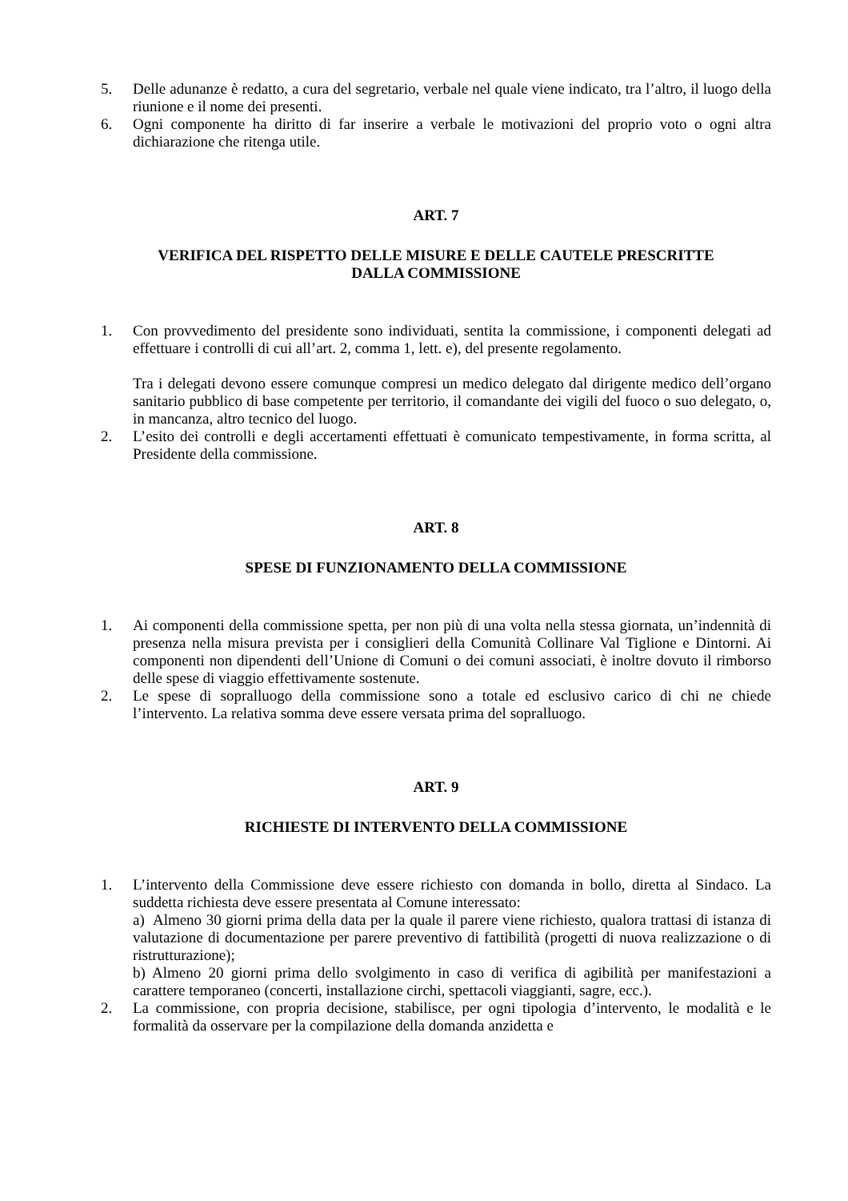5. Delle adunanze è redatto, a cura del segretario, verbale nel quale viene indicato, tra l’altro, il luogo della riunione e il nome dei presenti.
6. Ogni componente ha diritto di far inserire a verbale le motivazioni del proprio voto o ogni altra dichiarazione che ritenga utile.
ART. 7
VERIFICA DEL RISPETTO DELLE MISURE E DELLE CAUTELE PRESCRITTE
DALLA COMMISSIONE
1. Con provvedimento del presidente sono individuati, sentita la commissione, i componenti delegati ad effettuare i controlli di cui all’art. 2, comma 1, lett. e), del presente regolamento.
Tra i delegati devono essere comunque compresi un medico delegato dal dirigente medico dell’organo sanitario pubblico di base competente per territorio, il comandante dei vigili del fuoco o suo delegato, o, in mancanza, altro tecnico del luogo.
2. L’esito dei controlli e degli accertamenti effettuati è comunicato tempestivamente, in forma scritta, al Presidente della commissione.
ART. 8
SPESE DI FUNZIONAMENTO DELLA COMMISSIONE
1. Ai componenti della commissione spetta, per non più di una volta nella stessa giornata, un’indennità di presenza nella misura prevista per i consiglieri della Comunità Collinare Val Tiglione e Dintorni. Ai componenti non dipendenti dell’Unione di Comuni o dei comuni associati, è inoltre dovuto il rimborso delle spese di viaggio effettivamente sostenute.
2. Le spese di sopralluogo della commissione sono a totale ed esclusivo carico di chi ne chiede l’intervento. La relativa somma deve essere versata prima del sopralluogo.
ART. 9
RICHIESTE DI INTERVENTO DELLA COMMISSIONE
1. L’intervento della Commissione deve essere richiesto con domanda in bollo, diretta al Sindaco. La suddetta richiesta deve essere presentata al Comune interessato:
a) Almeno 30 giorni prima della data per la quale il parere viene richiesto, qualora trattasi di istanza di valutazione di documentazione per parere preventivo di fattibilità (progetti di nuova realizzazione o di ristrutturazione);
b) Almeno 20 giorni prima dello svolgimento in caso di verifica di agibilità per manifestazioni a carattere temporaneo (concerti, installazione circhi, spettacoli viaggianti, sagre, ecc.).
2. La commissione, con propria decisione, stabilisce, per ogni tipologia d’intervento, le modalità e le formalità da osservare per la compilazione della domanda anzidetta e